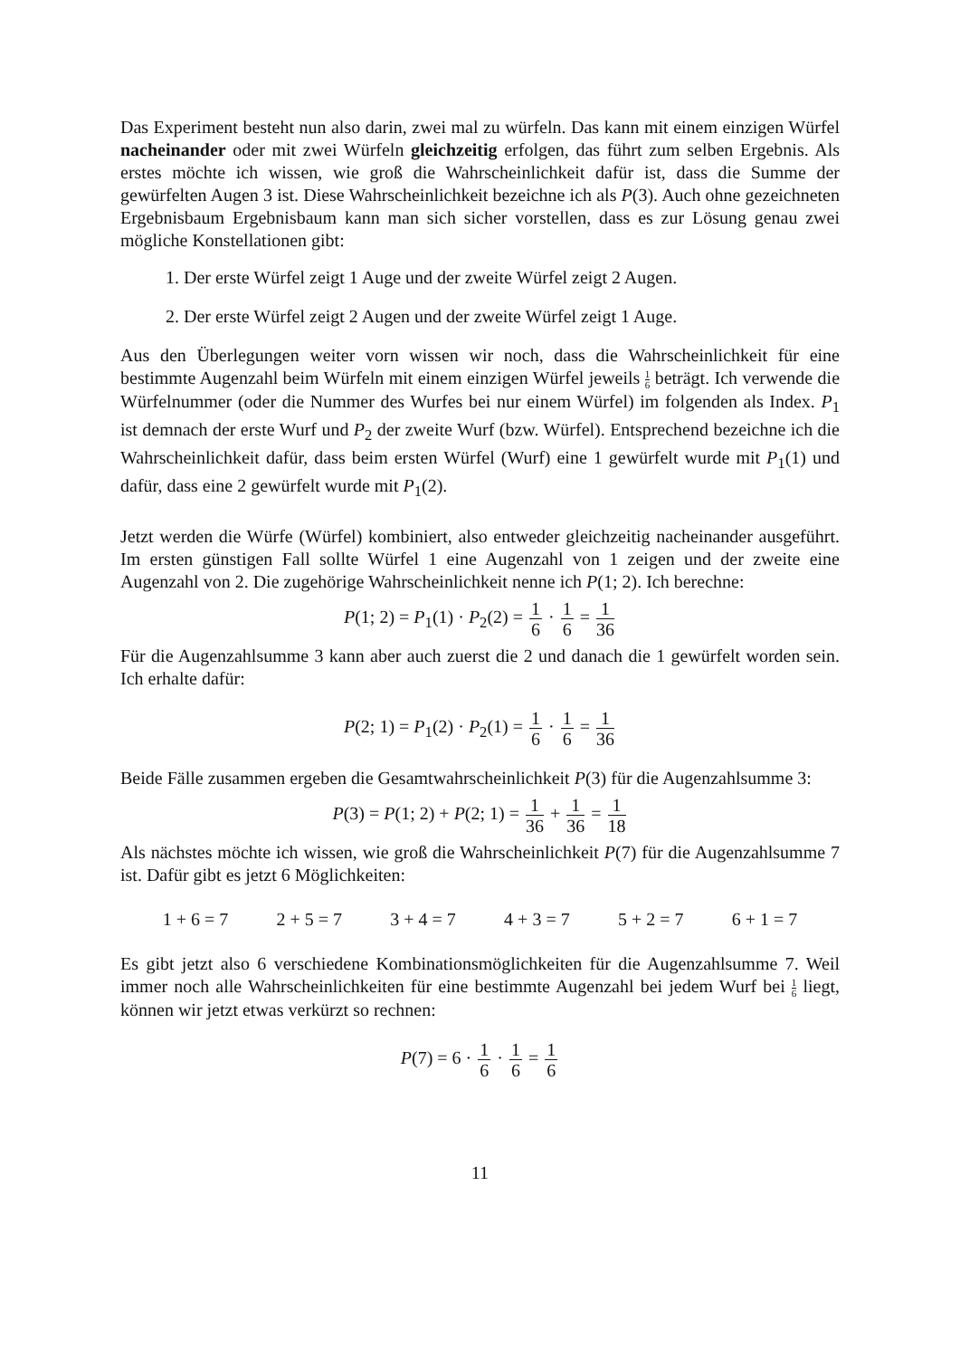Das Experiment besteht nun also darin, zwei mal zu würfeln. Das kann mit einem einzigen Würfel nacheinander oder mit zwei Würfeln gleichzeitig erfolgen, das führt zum selben Ergebnis. Als erstes möchte ich wissen, wie groß die Wahrscheinlichkeit dafür ist, dass die Summe der gewürfelten Augen 3 ist. Diese Wahrscheinlichkeit bezeichne ich als P(3). Auch ohne gezeichneten Ergebnisbaum Ergebnisbaum kann man sich sicher vorstellen, dass es zur Lösung genau zwei mögliche Konstellationen gibt:
1. Der erste Würfel zeigt 1 Auge und der zweite Würfel zeigt 2 Augen.
2. Der erste Würfel zeigt 2 Augen und der zweite Würfel zeigt 1 Auge.
Aus den Überlegungen weiter vorn wissen wir noch, dass die Wahrscheinlichkeit für eine bestimmte Augenzahl beim Würfeln mit einem einzigen Würfel jeweils 1 6 beträgt. Ich verwende die Würfelnummer (oder die Nummer des Wurfes bei nur einem Würfel) im folgenden als Index. P<sub>1</sub> ist demnach der erste Wurf und P<sub>2</sub> der zweite Wurf (bzw. Würfel). Entsprechend bezeichne ich die Wahrscheinlichkeit dafür, dass beim ersten Würfel (Wurf) eine 1 gewürfelt wurde mit P<sub>1</sub>(1) und dafür, dass eine 2 gewürfelt wurde mit P<sub>1</sub>(2).
Jetzt werden die Würfe (Würfel) kombiniert, also entweder gleichzeitig nacheinander ausgeführt. Im ersten günstigen Fall sollte Würfel 1 eine Augenzahl von 1 zeigen und der zweite eine Augenzahl von 2. Die zugehörige Wahrscheinlichkeit nenne ich P(1; 2). Ich berechne:
P(1; 2) = P<sub>1</sub>(1) · P<sub>2</sub>(2) = 1 6 · 1 6 = 1 36
Für die Augenzahlsumme 3 kann aber auch zuerst die 2 und danach die 1 gewürfelt worden sein. Ich erhalte dafür:
P(2; 1) = P<sub>1</sub>(2) · P<sub>2</sub>(1) = 1 6 · 1 6 = 1 36
Beide Fälle zusammen ergeben die Gesamtwahrscheinlichkeit P(3) für die Augenzahlsumme 3:
P(3) = P(1; 2) + P(2; 1) = 1 36 + 1 36 = 1 18
Als nächstes möchte ich wissen, wie groß die Wahrscheinlichkeit P(7) für die Augenzahlsumme 7 ist. Dafür gibt es jetzt 6 Möglichkeiten:
1 + 6 = 7 2 + 5 = 7 3 + 4 = 7 4 + 3 = 7 5 + 2 = 7 6 + 1 = 7
Es gibt jetzt also 6 verschiedene Kombinationsmöglichkeiten für die Augenzahlsumme 7. Weil immer noch alle Wahrscheinlichkeiten für eine bestimmte Augenzahl bei jedem Wurf bei 1 6 liegt, können wir jetzt etwas verkürzt so rechnen:
P(7) = 6 · 1 6 · 1 6 = 1 6
11